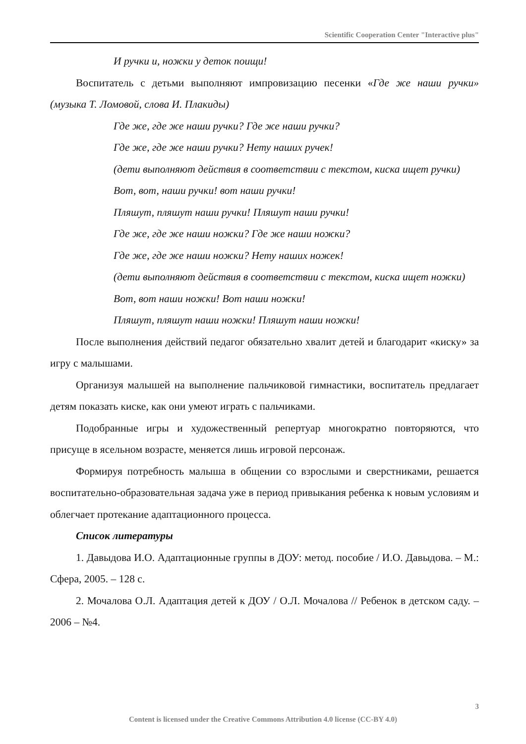Scientific Cooperation Center "Interactive plus"
И ручки и, ножки у деток поищи!
Воспитатель с детьми выполняют импровизацию песенки «Где же наши ручки» (музыка Т. Ломовой, слова И. Плакиды)
Где же, где же наши ручки? Где же наши ручки?
Где же, где же наши ручки? Нету наших ручек!
(дети выполняют действия в соответствии с текстом, киска ищет ручки)
Вот, вот, наши ручки! вот наши ручки!
Пляшут, пляшут наши ручки! Пляшут наши ручки!
Где же, где же наши ножки? Где же наши ножки?
Где же, где же наши ножки? Нету наших ножек!
(дети выполняют действия в соответствии с текстом, киска ищет ножки)
Вот, вот наши ножки! Вот наши ножки!
Пляшут, пляшут наши ножки! Пляшут наши ножки!
После выполнения действий педагог обязательно хвалит детей и благодарит «киску» за игру с малышами.
Организуя малышей на выполнение пальчиковой гимнастики, воспитатель предлагает детям показать киске, как они умеют играть с пальчиками.
Подобранные игры и художественный репертуар многократно повторяются, что присуще в ясельном возрасте, меняется лишь игровой персонаж.
Формируя потребность малыша в общении со взрослыми и сверстниками, решается воспитательно-образовательная задача уже в период привыкания ребенка к новым условиям и облегчает протекание адаптационного процесса.
Список литературы
1. Давыдова И.О. Адаптационные группы в ДОУ: метод. пособие / И.О. Давыдова. – М.: Сфера, 2005. – 128 с.
2. Мочалова О.Л. Адаптация детей к ДОУ / О.Л. Мочалова // Ребенок в детском саду. – 2006 – №4.
3
Content is licensed under the Creative Commons Attribution 4.0 license (CC-BY 4.0)